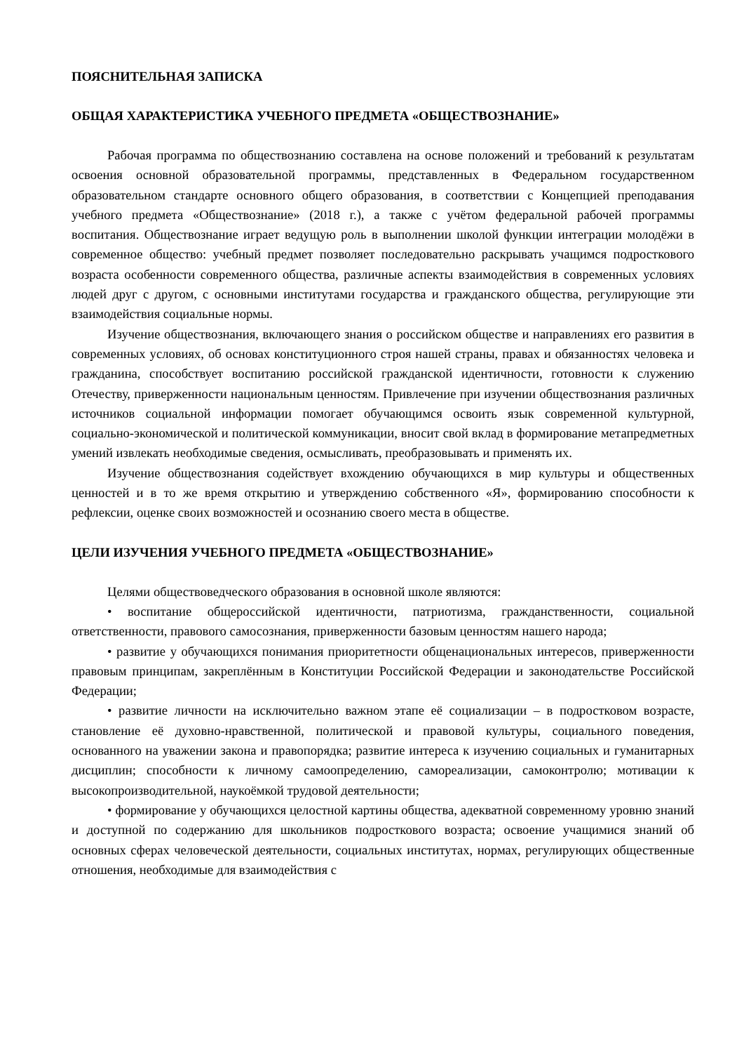ПОЯСНИТЕЛЬНАЯ ЗАПИСКА
ОБЩАЯ ХАРАКТЕРИСТИКА УЧЕБНОГО ПРЕДМЕТА «ОБЩЕСТВОЗНАНИЕ»
Рабочая программа по обществознанию составлена на основе положений и требований к результатам освоения основной образовательной программы, представленных в Федеральном государственном образовательном стандарте основного общего образования, в соответствии с Концепцией преподавания учебного предмета «Обществознание» (2018 г.), а также с учётом федеральной рабочей программы воспитания. Обществознание играет ведущую роль в выполнении школой функции интеграции молодёжи в современное общество: учебный предмет позволяет последовательно раскрывать учащимся подросткового возраста особенности современного общества, различные аспекты взаимодействия в современных условиях людей друг с другом, с основными институтами государства и гражданского общества, регулирующие эти взаимодействия социальные нормы.
Изучение обществознания, включающего знания о российском обществе и направлениях его развития в современных условиях, об основах конституционного строя нашей страны, правах и обязанностях человека и гражданина, способствует воспитанию российской гражданской идентичности, готовности к служению Отечеству, приверженности национальным ценностям. Привлечение при изучении обществознания различных источников социальной информации помогает обучающимся освоить язык современной культурной, социально-экономической и политической коммуникации, вносит свой вклад в формирование метапредметных умений извлекать необходимые сведения, осмысливать, преобразовывать и применять их.
Изучение обществознания содействует вхождению обучающихся в мир культуры и общественных ценностей и в то же время открытию и утверждению собственного «Я», формированию способности к рефлексии, оценке своих возможностей и осознанию своего места в обществе.
ЦЕЛИ ИЗУЧЕНИЯ УЧЕБНОГО ПРЕДМЕТА «ОБЩЕСТВОЗНАНИЕ»
Целями обществоведческого образования в основной школе являются:
• воспитание общероссийской идентичности, патриотизма, гражданственности, социальной ответственности, правового самосознания, приверженности базовым ценностям нашего народа;
• развитие у обучающихся понимания приоритетности общенациональных интересов, приверженности правовым принципам, закреплённым в Конституции Российской Федерации и законодательстве Российской Федерации;
• развитие личности на исключительно важном этапе её социализации – в подростковом возрасте, становление её духовно-нравственной, политической и правовой культуры, социального поведения, основанного на уважении закона и правопорядка; развитие интереса к изучению социальных и гуманитарных дисциплин; способности к личному самоопределению, самореализации, самоконтролю; мотивации к высокопроизводительной, наукоёмкой трудовой деятельности;
• формирование у обучающихся целостной картины общества, адекватной современному уровню знаний и доступной по содержанию для школьников подросткового возраста; освоение учащимися знаний об основных сферах человеческой деятельности, социальных институтах, нормах, регулирующих общественные отношения, необходимые для взаимодействия с